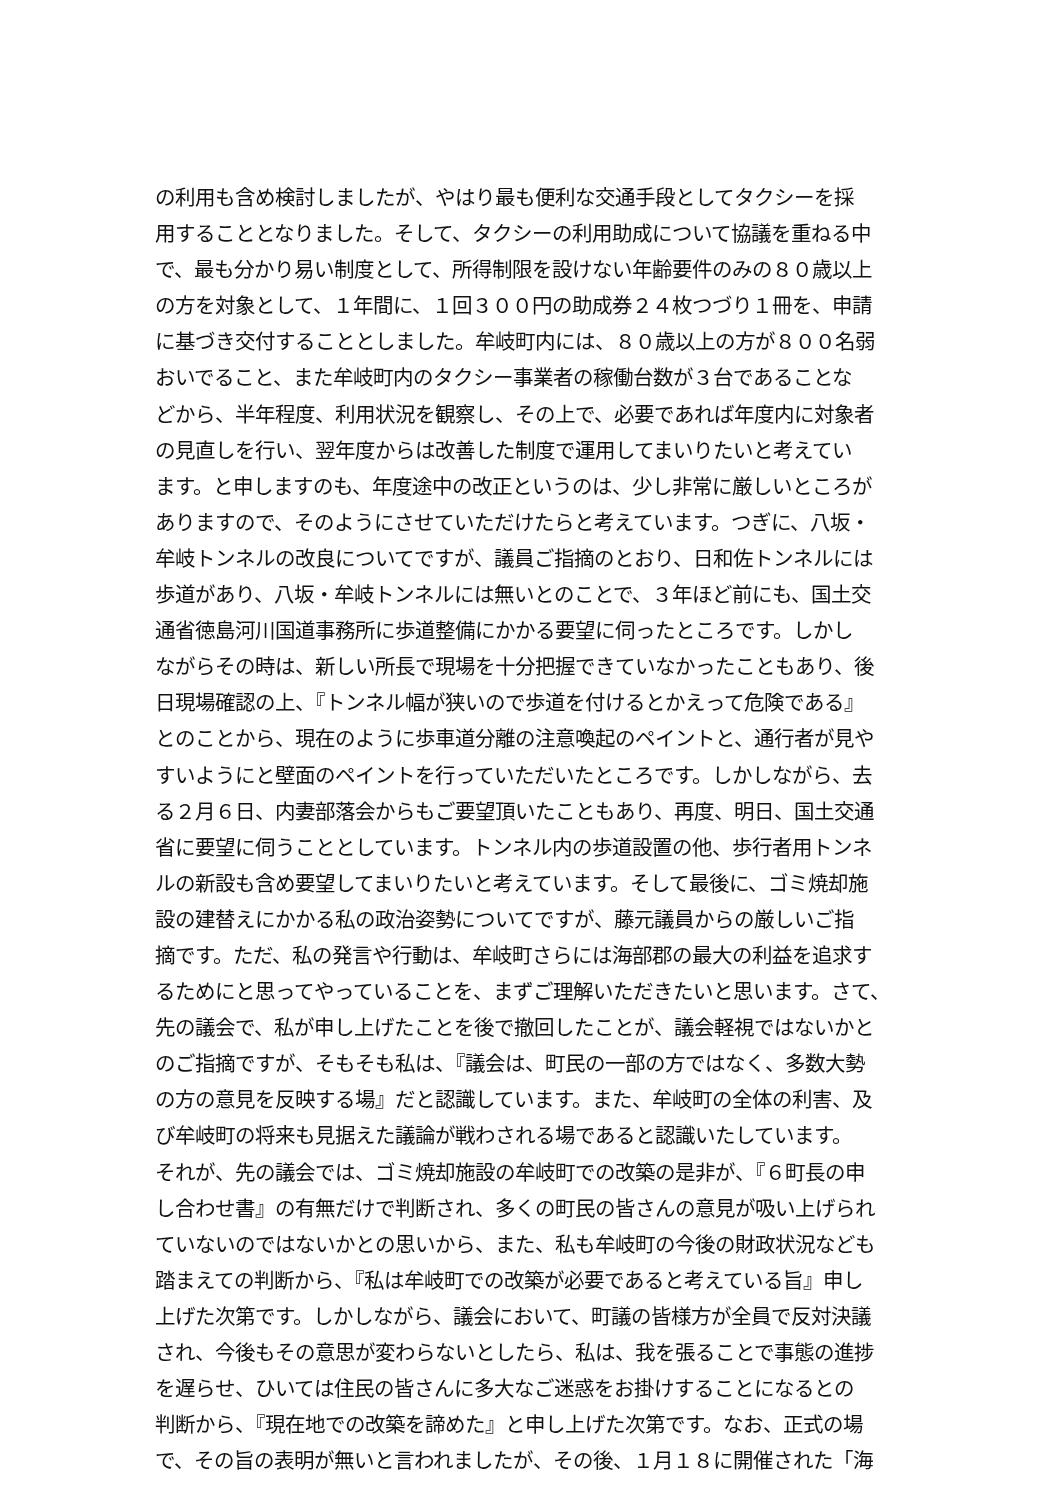の利用も含め検討しましたが、やはり最も便利な交通手段としてタクシーを採
用することとなりました。そして、タクシーの利用助成について協議を重ねる中
で、最も分かり易い制度として、所得制限を設けない年齢要件のみの８０歳以上
の方を対象として、１年間に、１回３００円の助成券２４枚つづり１冊を、申請
に基づき交付することとしました。牟岐町内には、８０歳以上の方が８００名弱
おいでること、また牟岐町内のタクシー事業者の稼働台数が３台であることな
どから、半年程度、利用状況を観察し、その上で、必要であれば年度内に対象者
の見直しを行い、翌年度からは改善した制度で運用してまいりたいと考えてい
ます。と申しますのも、年度途中の改正というのは、少し非常に厳しいところが
ありますので、そのようにさせていただけたらと考えています。つぎに、八坂・
牟岐トンネルの改良についてですが、議員ご指摘のとおり、日和佐トンネルには
歩道があり、八坂・牟岐トンネルには無いとのことで、３年ほど前にも、国土交
通省徳島河川国道事務所に歩道整備にかかる要望に伺ったところです。しかし
ながらその時は、新しい所長で現場を十分把握できていなかったこともあり、後
日現場確認の上、『トンネル幅が狭いので歩道を付けるとかえって危険である』
とのことから、現在のように歩車道分離の注意喚起のペイントと、通行者が見や
すいようにと壁面のペイントを行っていただいたところです。しかしながら、去
る２月６日、内妻部落会からもご要望頂いたこともあり、再度、明日、国土交通
省に要望に伺うこととしています。トンネル内の歩道設置の他、歩行者用トンネ
ルの新設も含め要望してまいりたいと考えています。そして最後に、ゴミ焼却施
設の建替えにかかる私の政治姿勢についてですが、藤元議員からの厳しいご指
摘です。ただ、私の発言や行動は、牟岐町さらには海部郡の最大の利益を追求す
るためにと思ってやっていることを、まずご理解いただきたいと思います。さて、
先の議会で、私が申し上げたことを後で撤回したことが、議会軽視ではないかと
のご指摘ですが、そもそも私は、『議会は、町民の一部の方ではなく、多数大勢
の方の意見を反映する場』だと認識しています。また、牟岐町の全体の利害、及
び牟岐町の将来も見据えた議論が戦わされる場であると認識いたしています。
それが、先の議会では、ゴミ焼却施設の牟岐町での改築の是非が、『６町長の申
し合わせ書』の有無だけで判断され、多くの町民の皆さんの意見が吸い上げられ
ていないのではないかとの思いから、また、私も牟岐町の今後の財政状況なども
踏まえての判断から、『私は牟岐町での改築が必要であると考えている旨』申し
上げた次第です。しかしながら、議会において、町議の皆様方が全員で反対決議
され、今後もその意思が変わらないとしたら、私は、我を張ることで事態の進捗
を遅らせ、ひいては住民の皆さんに多大なご迷惑をお掛けすることになるとの
判断から、『現在地での改築を諦めた』と申し上げた次第です。なお、正式の場
で、その旨の表明が無いと言われましたが、その後、１月１８に開催された「海